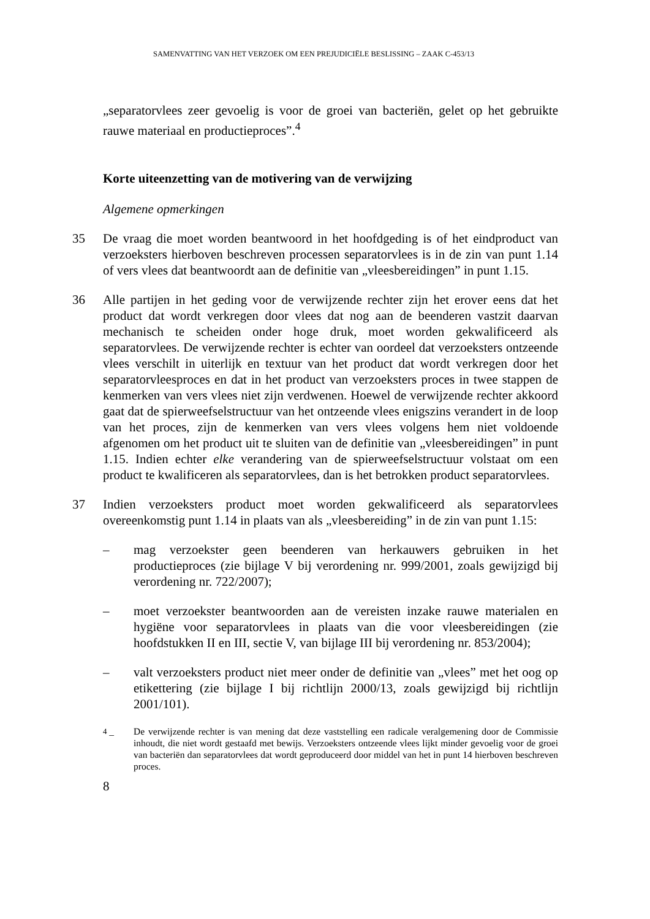SAMENVATTING VAN HET VERZOEK OM EEN PREJUDICIËLE BESLISSING – ZAAK C-453/13
„separatorvlees zeer gevoelig is voor de groei van bacteriën, gelet op het gebruikte rauwe materiaal en productieproces”.<sup>4</sup>
Korte uiteenzetting van de motivering van de verwijzing
Algemene opmerkingen
35 De vraag die moet worden beantwoord in het hoofdgeding is of het eindproduct van verzoeksters hierboven beschreven processen separatorvlees is in de zin van punt 1.14 of vers vlees dat beantwoordt aan de definitie van „vleesbereidingen” in punt 1.15.
36 Alle partijen in het geding voor de verwijzende rechter zijn het erover eens dat het product dat wordt verkregen door vlees dat nog aan de beenderen vastzit daarvan mechanisch te scheiden onder hoge druk, moet worden gekwalificeerd als separatorvlees. De verwijzende rechter is echter van oordeel dat verzoeksters ontzeende vlees verschilt in uiterlijk en textuur van het product dat wordt verkregen door het separatorvleesproces en dat in het product van verzoeksters proces in twee stappen de kenmerken van vers vlees niet zijn verdwenen. Hoewel de verwijzende rechter akkoord gaat dat de spierweefselstructuur van het ontzeende vlees enigszins verandert in de loop van het proces, zijn de kenmerken van vers vlees volgens hem niet voldoende afgenomen om het product uit te sluiten van de definitie van „vleesbereidingen” in punt 1.15. Indien echter elke verandering van de spierweefselstructuur volstaat om een product te kwalificeren als separatorvlees, dan is het betrokken product separatorvlees.
37 Indien verzoeksters product moet worden gekwalificeerd als separatorvlees overeenkomstig punt 1.14 in plaats van als „vleesbereiding” in de zin van punt 1.15:
– mag verzoekster geen beenderen van herkauwers gebruiken in het productieproces (zie bijlage V bij verordening nr. 999/2001, zoals gewijzigd bij verordening nr. 722/2007);
– moet verzoekster beantwoorden aan de vereisten inzake rauwe materialen en hygiëne voor separatorvlees in plaats van die voor vleesbereidingen (zie hoofdstukken II en III, sectie V, van bijlage III bij verordening nr. 853/2004);
– valt verzoeksters product niet meer onder de definitie van „vlees” met het oog op etikettering (zie bijlage I bij richtlijn 2000/13, zoals gewijzigd bij richtlijn 2001/101).
<sup>4</sup> – De verwijzende rechter is van mening dat deze vaststelling een radicale veralgemening door de Commissie inhoudt, die niet wordt gestaafd met bewijs. Verzoeksters ontzeende vlees lijkt minder gevoelig voor de groei van bacteriën dan separatorvlees dat wordt geproduceerd door middel van het in punt 14 hierboven beschreven proces.
8